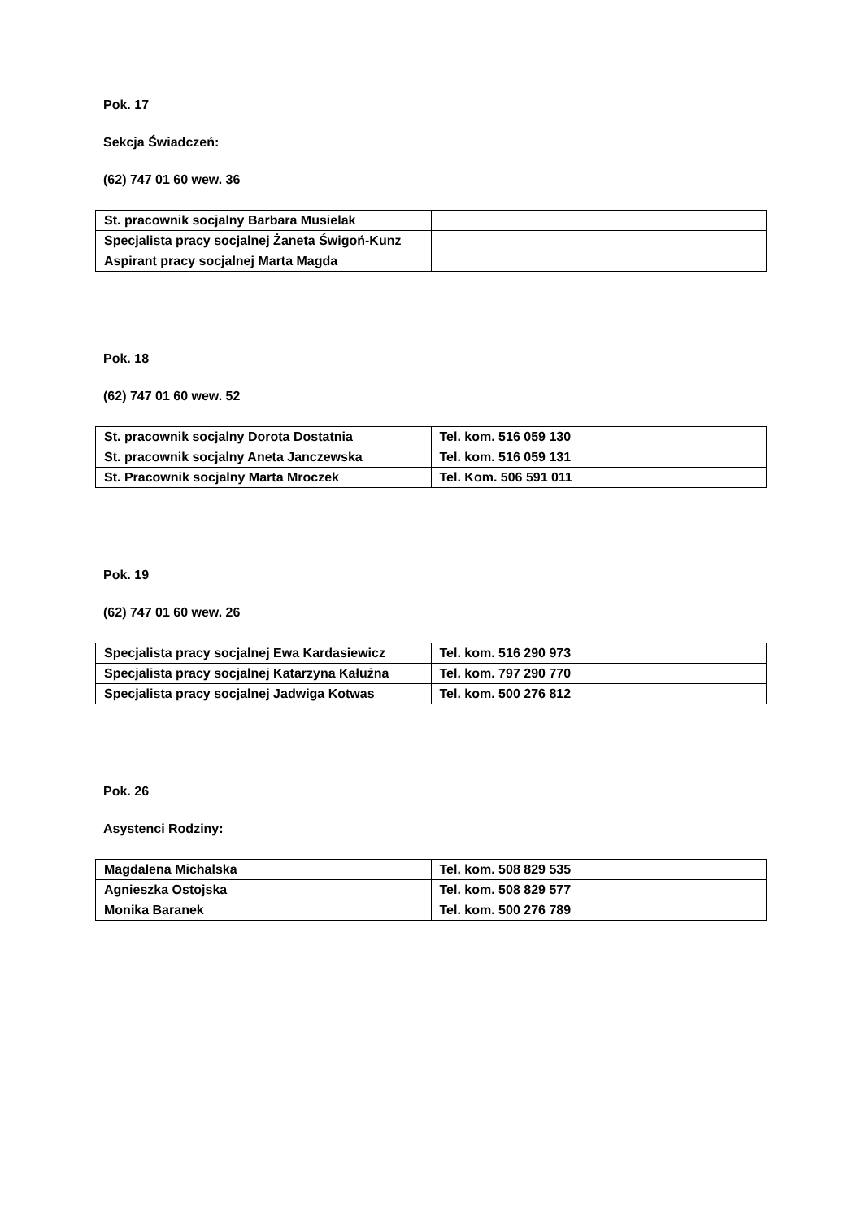Pok. 17
Sekcja Świadczeń:
(62) 747 01 60 wew. 36
| St. pracownik socjalny Barbara Musielak | |
| Specjalista pracy socjalnej Żaneta Świgoń-Kunz | |
| Aspirant pracy socjalnej Marta Magda | |
Pok. 18
(62) 747 01 60 wew. 52
| St. pracownik socjalny Dorota Dostatnia | Tel. kom. 516 059 130 |
| St. pracownik socjalny Aneta Janczewska | Tel. kom. 516 059 131 |
| St. Pracownik socjalny Marta Mroczek | Tel. Kom. 506 591 011 |
Pok. 19
(62) 747 01 60 wew. 26
| Specjalista pracy socjalnej Ewa Kardasiewicz | Tel. kom. 516 290 973 |
| Specjalista pracy socjalnej Katarzyna Kałużna | Tel. kom. 797 290 770 |
| Specjalista pracy socjalnej Jadwiga Kotwas | Tel. kom. 500 276 812 |
Pok. 26
Asystenci Rodziny:
| Magdalena Michalska | Tel. kom. 508 829 535 |
| Agnieszka Ostojska | Tel. kom. 508 829 577 |
| Monika Baranek | Tel. kom. 500 276 789 |